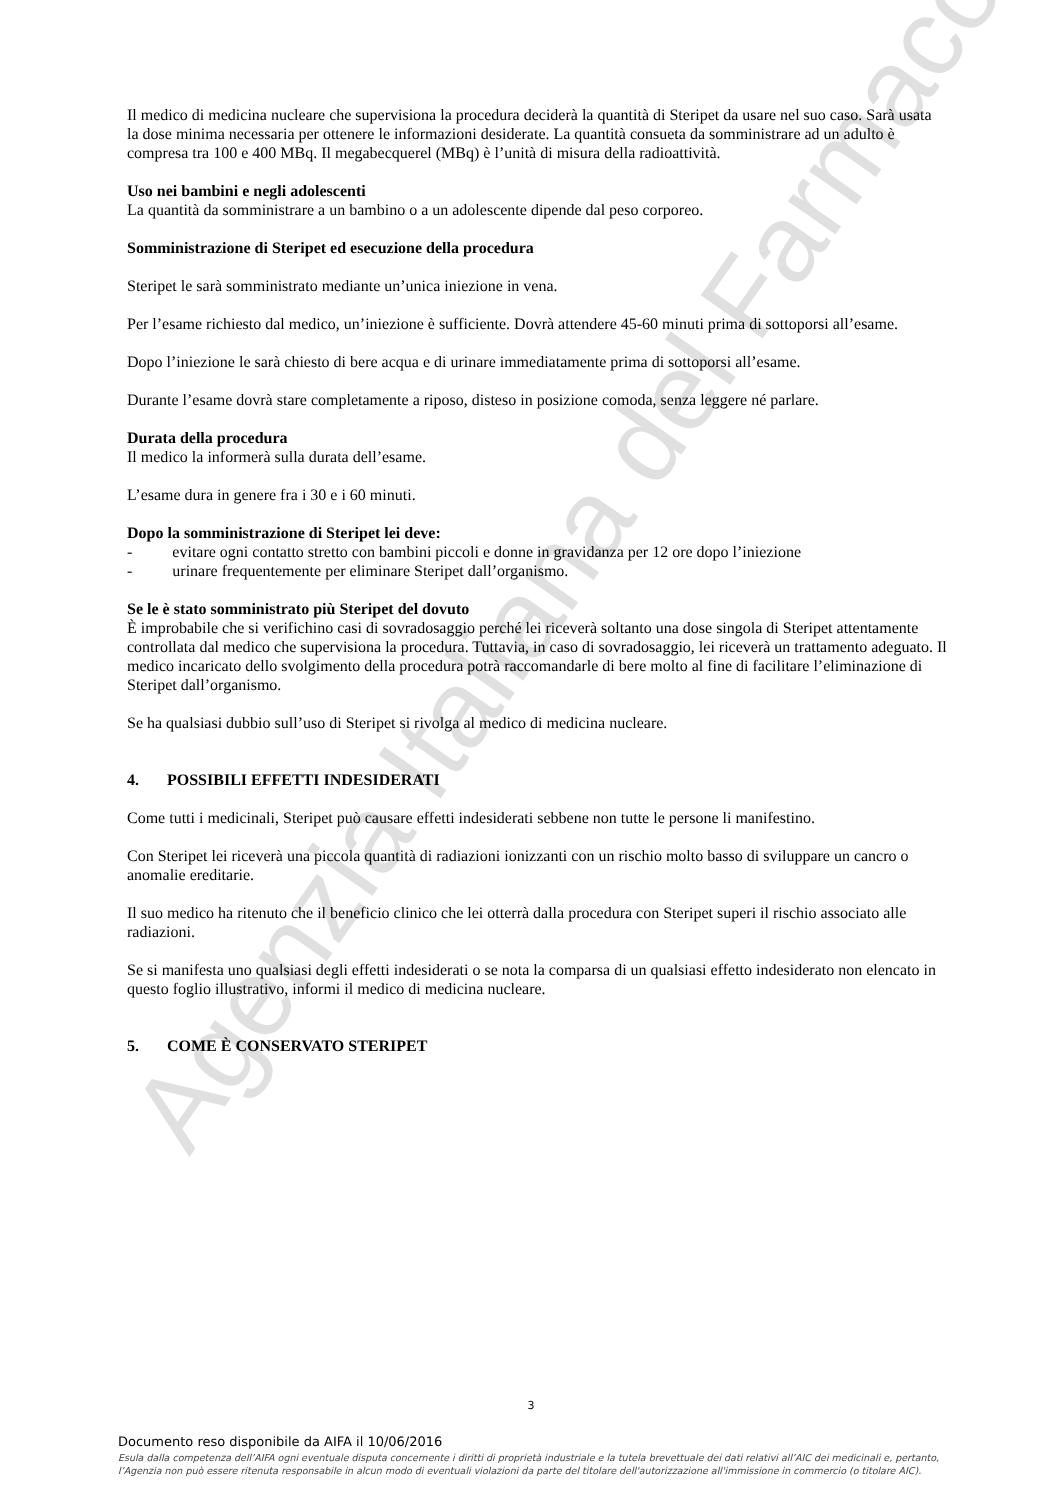Agenzia Italiana del Farmaco
Il medico di medicina nucleare che supervisiona la procedura deciderà la quantità di Steripet da usare nel suo caso. Sarà usata la dose minima necessaria per ottenere le informazioni desiderate. La quantità consueta da somministrare ad un adulto è compresa tra 100 e 400 MBq. Il megabecquerel (MBq) è l’unità di misura della radioattività.
Uso nei bambini e negli adolescenti
La quantità da somministrare a un bambino o a un adolescente dipende dal peso corporeo.
Somministrazione di Steripet ed esecuzione della procedura
Steripet le sarà somministrato mediante un’unica iniezione in vena.
Per l’esame richiesto dal medico, un’iniezione è sufficiente. Dovrà attendere 45-60 minuti prima di sottoporsi all’esame.
Dopo l’iniezione le sarà chiesto di bere acqua e di urinare immediatamente prima di sottoporsi all’esame.
Durante l’esame dovrà stare completamente a riposo, disteso in posizione comoda, senza leggere né parlare.
Durata della procedura
Il medico la informerà sulla durata dell’esame.
L’esame dura in genere fra i 30 e i 60 minuti.
Dopo la somministrazione di Steripet lei deve:
- evitare ogni contatto stretto con bambini piccoli e donne in gravidanza per 12 ore dopo l’iniezione
- urinare frequentemente per eliminare Steripet dall’organismo.
Se le è stato somministrato più Steripet del dovuto
È improbabile che si verifichino casi di sovradosaggio perché lei riceverà soltanto una dose singola di Steripet attentamente controllata dal medico che supervisiona la procedura. Tuttavia, in caso di sovradosaggio, lei riceverà un trattamento adeguato. Il medico incaricato dello svolgimento della procedura potrà raccomandarle di bere molto al fine di facilitare l’eliminazione di Steripet dall’organismo.
Se ha qualsiasi dubbio sull’uso di Steripet si rivolga al medico di medicina nucleare.
4. POSSIBILI EFFETTI INDESIDERATI
Come tutti i medicinali, Steripet può causare effetti indesiderati sebbene non tutte le persone li manifestino.
Con Steripet lei riceverà una piccola quantità di radiazioni ionizzanti con un rischio molto basso di sviluppare un cancro o anomalie ereditarie.
Il suo medico ha ritenuto che il beneficio clinico che lei otterrà dalla procedura con Steripet superi il rischio associato alle radiazioni.
Se si manifesta uno qualsiasi degli effetti indesiderati o se nota la comparsa di un qualsiasi effetto indesiderato non elencato in questo foglio illustrativo, informi il medico di medicina nucleare.
5. COME È CONSERVATO STERIPET
3
Documento reso disponibile da AIFA il 10/06/2016
Esula dalla competenza dell’AIFA ogni eventuale disputa concernente i diritti di proprietà industriale e la tutela brevettuale dei dati relativi all’AIC dei medicinali e, pertanto, l’Agenzia non può essere ritenuta responsabile in alcun modo di eventuali violazioni da parte del titolare dell'autorizzazione all'immissione in commercio (o titolare AIC).